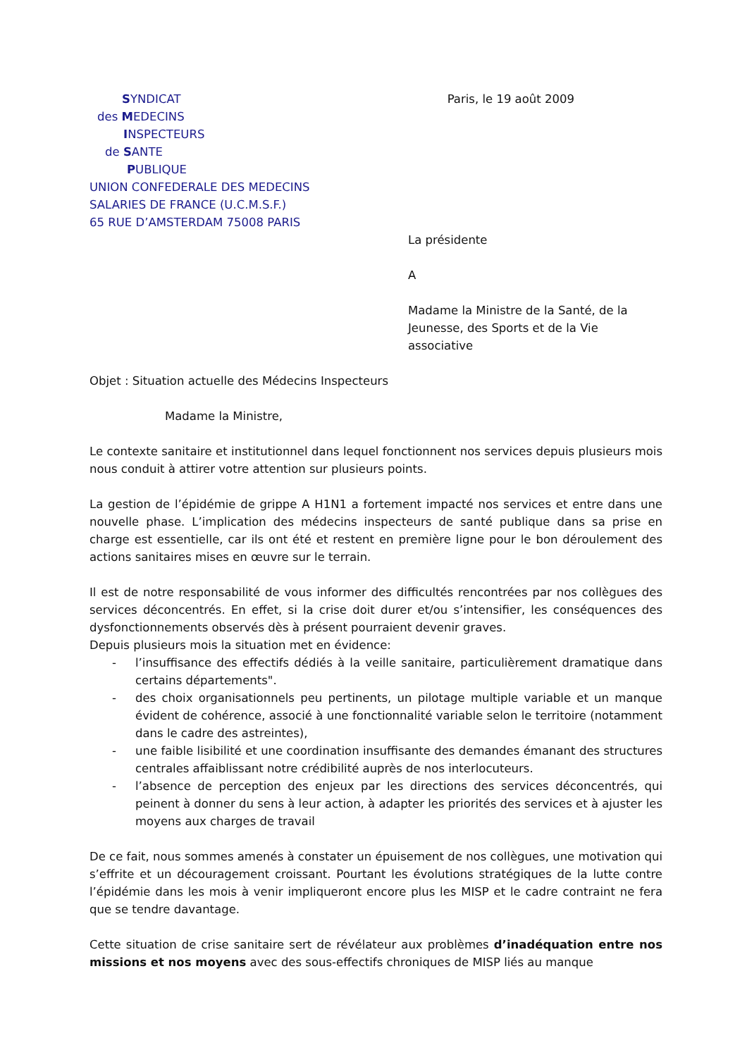SYNDICAT
des MEDECINS
INSPECTEURS
de SANTE
PUBLIQUE
UNION CONFEDERALE DES MEDECINS
SALARIES DE FRANCE (U.C.M.S.F.)
65 RUE D’AMSTERDAM 75008 PARIS
Paris, le 19 août 2009
La présidente
A
Madame la Ministre de la Santé, de la Jeunesse, des Sports et de la Vie associative
Objet : Situation actuelle des Médecins Inspecteurs
Madame la Ministre,
Le contexte sanitaire et institutionnel dans lequel fonctionnent nos services depuis plusieurs mois nous conduit à attirer votre attention sur plusieurs points.
La gestion de l’épidémie de grippe A H1N1 a fortement impacté nos services et entre dans une nouvelle phase. L’implication des médecins inspecteurs de santé publique dans sa prise en charge est essentielle, car ils ont été et restent en première ligne pour le bon déroulement des actions sanitaires mises en œuvre sur le terrain.
Il est de notre responsabilité de vous informer des difficultés rencontrées par nos collègues des services déconcentrés. En effet, si la crise doit durer et/ou s’intensifier, les conséquences des dysfonctionnements observés dès à présent pourraient devenir graves.
Depuis plusieurs mois la situation met en évidence:
- l’insuffisance des effectifs dédiés à la veille sanitaire, particulièrement dramatique dans certains départements".
- des choix organisationnels peu pertinents, un pilotage multiple variable et un manque évident de cohérence, associé à une fonctionnalité variable selon le territoire (notamment dans le cadre des astreintes),
- une faible lisibilité et une coordination insuffisante des demandes émanant des structures centrales affaiblissant notre crédibilité auprès de nos interlocuteurs.
- l’absence de perception des enjeux par les directions des services déconcentrés, qui peinent à donner du sens à leur action, à adapter les priorités des services et à ajuster les moyens aux charges de travail
De ce fait, nous sommes amenés à constater un épuisement de nos collègues, une motivation qui s’effrite et un découragement croissant. Pourtant les évolutions stratégiques de la lutte contre l’épidémie dans les mois à venir impliqueront encore plus les MISP et le cadre contraint ne fera que se tendre davantage.
Cette situation de crise sanitaire sert de révélateur aux problèmes d’inadéquation entre nos missions et nos moyens avec des sous-effectifs chroniques de MISP liés au manque